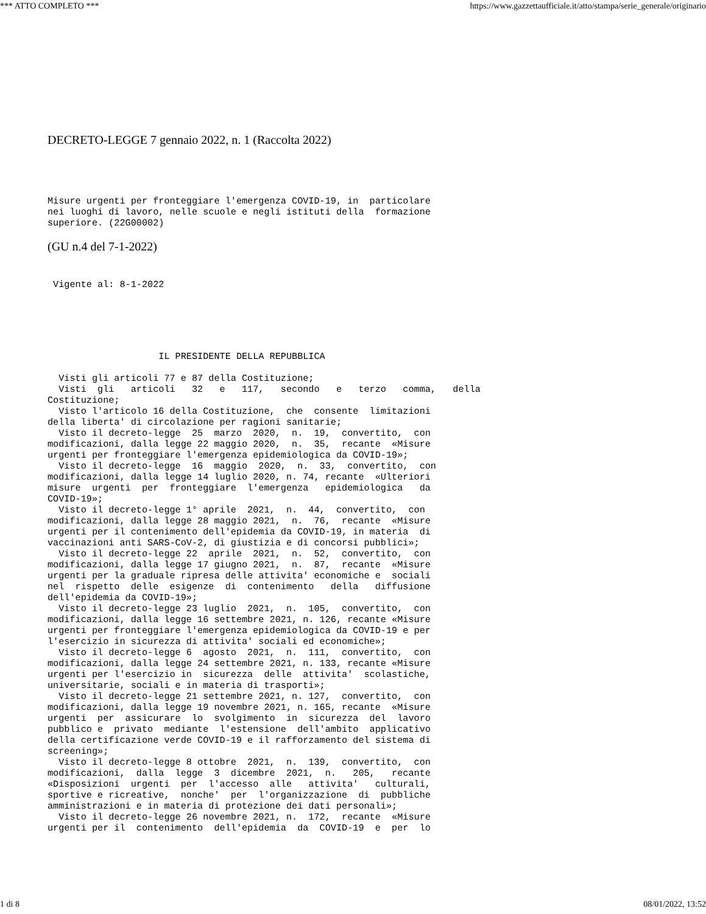*** ATTO COMPLETO *** https://www.gazzettaufficiale.it/atto/stampa/serie_generale/originario
DECRETO-LEGGE 7 gennaio 2022, n. 1 (Raccolta 2022)
Misure urgenti per fronteggiare l'emergenza COVID-19, in  particolare
nei luoghi di lavoro, nelle scuole e negli istituti della  formazione
superiore. (22G00002)
(GU n.4 del 7-1-2022)
 Vigente al: 8-1-2022
                    IL PRESIDENTE DELLA REPUBBLICA

  Visti gli articoli 77 e 87 della Costituzione;
  Visti  gli   articoli   32   e   117,   secondo   e   terzo   comma,   della
Costituzione;
  Visto l'articolo 16 della Costituzione,  che  consente  limitazioni
della liberta' di circolazione per ragioni sanitarie;
  Visto il decreto-legge  25  marzo  2020,  n.  19,  convertito,  con
modificazioni, dalla legge 22 maggio 2020,  n.  35,  recante  «Misure
urgenti per fronteggiare l'emergenza epidemiologica da COVID-19»;
  Visto il decreto-legge  16  maggio  2020,  n.  33,  convertito,  con
modificazioni, dalla legge 14 luglio 2020, n. 74, recante  «Ulteriori
misure  urgenti  per  fronteggiare  l'emergenza   epidemiologica   da
COVID-19»;
  Visto il decreto-legge 1° aprile  2021,  n.  44,  convertito,  con
modificazioni, dalla legge 28 maggio 2021,  n.  76,  recante  «Misure
urgenti per il contenimento dell'epidemia da COVID-19, in materia  di
vaccinazioni anti SARS-CoV-2, di giustizia e di concorsi pubblici»;
  Visto il decreto-legge 22  aprile  2021,  n.  52,  convertito,  con
modificazioni, dalla legge 17 giugno 2021,  n.  87,  recante  «Misure
urgenti per la graduale ripresa delle attivita' economiche e  sociali
nel  rispetto  delle  esigenze  di  contenimento   della   diffusione
dell'epidemia da COVID-19»;
  Visto il decreto-legge 23 luglio  2021,  n.  105,  convertito,  con
modificazioni, dalla legge 16 settembre 2021, n. 126, recante «Misure
urgenti per fronteggiare l'emergenza epidemiologica da COVID-19 e per
l'esercizio in sicurezza di attivita' sociali ed economiche»;
  Visto il decreto-legge 6  agosto  2021,  n.  111,  convertito,  con
modificazioni, dalla legge 24 settembre 2021, n. 133, recante «Misure
urgenti per l'esercizio in  sicurezza  delle  attivita'  scolastiche,
universitarie, sociali e in materia di trasporti»;
  Visto il decreto-legge 21 settembre 2021, n. 127,  convertito,  con
modificazioni, dalla legge 19 novembre 2021, n. 165, recante  «Misure
urgenti  per  assicurare  lo  svolgimento  in  sicurezza  del  lavoro
pubblico e  privato  mediante  l'estensione  dell'ambito  applicativo
della certificazione verde COVID-19 e il rafforzamento del sistema di
screening»;
  Visto il decreto-legge 8 ottobre  2021,  n.  139,  convertito,  con
modificazioni,  dalla  legge  3  dicembre  2021,  n.   205,   recante
«Disposizioni  urgenti  per  l'accesso  alle   attivita'   culturali,
sportive e ricreative,  nonche'  per  l'organizzazione  di  pubbliche
amministrazioni e in materia di protezione dei dati personali»;
  Visto il decreto-legge 26 novembre 2021, n.  172,  recante  «Misure
urgenti per il  contenimento  dell'epidemia  da  COVID-19  e  per  lo
1 di 8 08/01/2022, 13:52